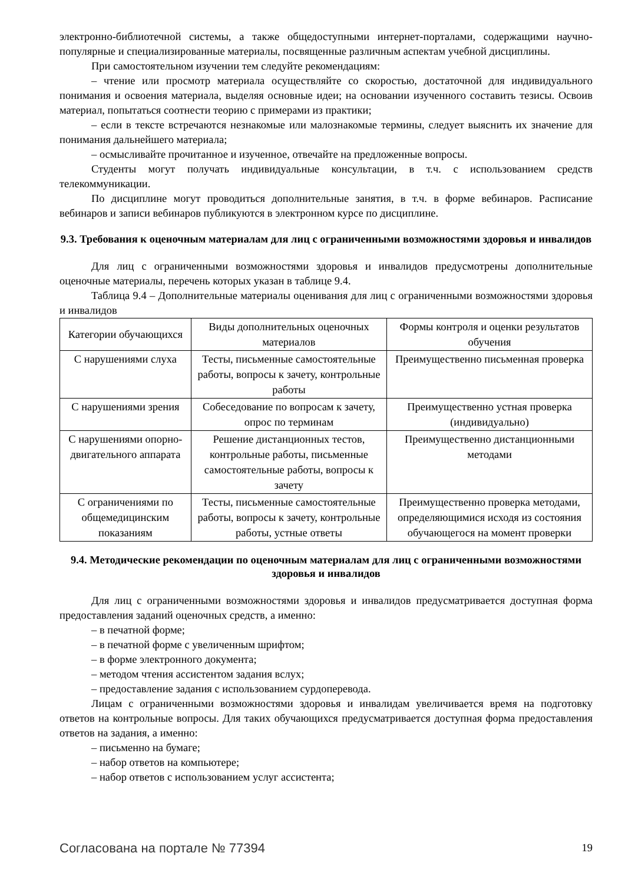электронно-библиотечной системы, а также общедоступными интернет-порталами, содержащими научно-популярные и специализированные материалы, посвященные различным аспектам учебной дисциплины.
При самостоятельном изучении тем следуйте рекомендациям:
– чтение или просмотр материала осуществляйте со скоростью, достаточной для индивидуального понимания и освоения материала, выделяя основные идеи; на основании изученного составить тезисы. Освоив материал, попытаться соотнести теорию с примерами из практики;
– если в тексте встречаются незнакомые или малознакомые термины, следует выяснить их значение для понимания дальнейшего материала;
– осмысливайте прочитанное и изученное, отвечайте на предложенные вопросы.
Студенты могут получать индивидуальные консультации, в т.ч. с использованием средств телекоммуникации.
По дисциплине могут проводиться дополнительные занятия, в т.ч. в форме вебинаров. Расписание вебинаров и записи вебинаров публикуются в электронном курсе по дисциплине.
9.3. Требования к оценочным материалам для лиц с ограниченными возможностями здоровья и инвалидов
Для лиц с ограниченными возможностями здоровья и инвалидов предусмотрены дополнительные оценочные материалы, перечень которых указан в таблице 9.4.
Таблица 9.4 – Дополнительные материалы оценивания для лиц с ограниченными возможностями здоровья и инвалидов
| Категории обучающихся | Виды дополнительных оценочных материалов | Формы контроля и оценки результатов обучения |
| С нарушениями слуха | Тесты, письменные самостоятельные работы, вопросы к зачету, контрольные работы | Преимущественно письменная проверка |
| С нарушениями зрения | Собеседование по вопросам к зачету, опрос по терминам | Преимущественно устная проверка (индивидуально) |
| С нарушениями опорно-двигательного аппарата | Решение дистанционных тестов, контрольные работы, письменные самостоятельные работы, вопросы к зачету | Преимущественно дистанционными методами |
| С ограничениями по общемедицинским показаниям | Тесты, письменные самостоятельные работы, вопросы к зачету, контрольные работы, устные ответы | Преимущественно проверка методами, определяющимися исходя из состояния обучающегося на момент проверки |
9.4. Методические рекомендации по оценочным материалам для лиц с ограниченными возможностями здоровья и инвалидов
Для лиц с ограниченными возможностями здоровья и инвалидов предусматривается доступная форма предоставления заданий оценочных средств, а именно:
– в печатной форме;
– в печатной форме с увеличенным шрифтом;
– в форме электронного документа;
– методом чтения ассистентом задания вслух;
– предоставление задания с использованием сурдоперевода.
Лицам с ограниченными возможностями здоровья и инвалидам увеличивается время на подготовку ответов на контрольные вопросы. Для таких обучающихся предусматривается доступная форма предоставления ответов на задания, а именно:
– письменно на бумаге;
– набор ответов на компьютере;
– набор ответов с использованием услуг ассистента;
Согласована на портале № 77394 19